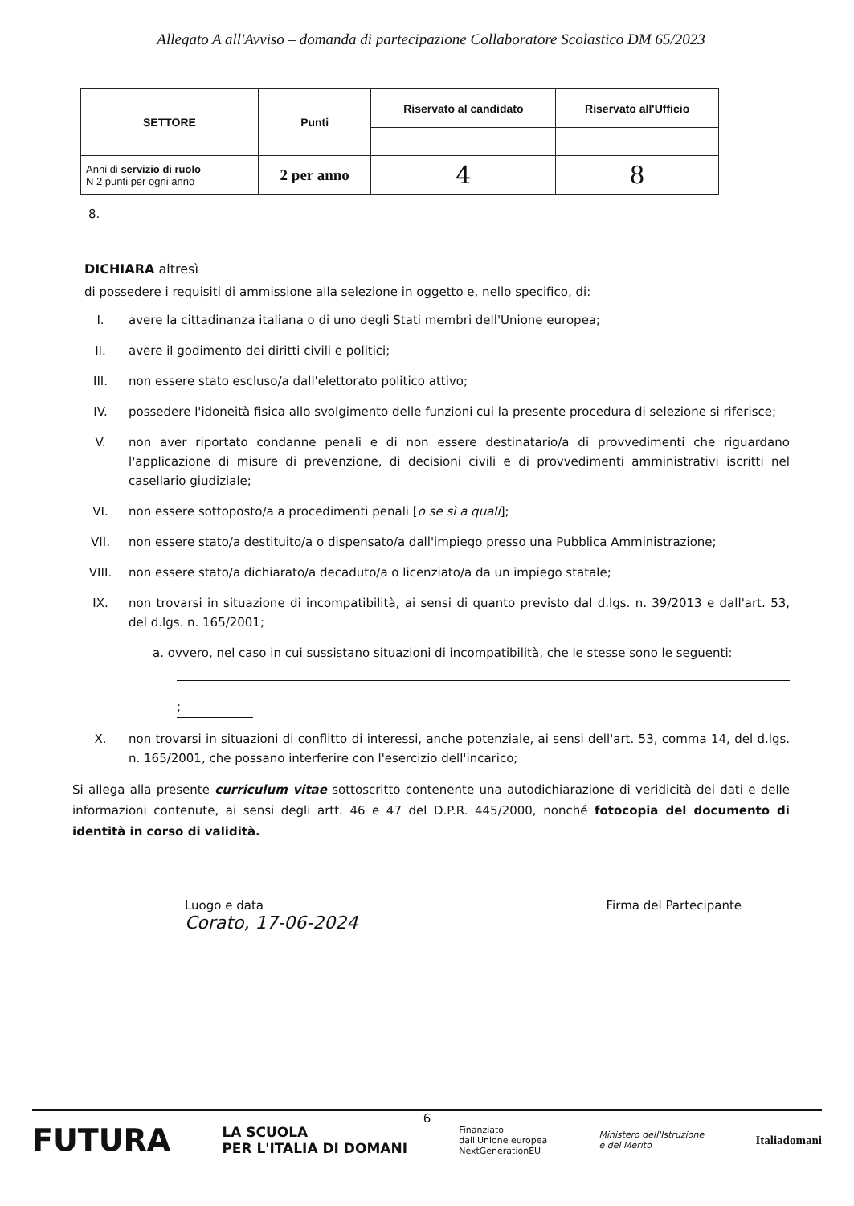Allegato A all'Avviso – domanda di partecipazione Collaboratore Scolastico DM 65/2023
| SETTORE | Punti | Riservato al candidato | Riservato all'Ufficio |
| --- | --- | --- | --- |
| Anni di servizio di ruolo N 2 punti per ogni anno | 2 per anno | 4 | 8 |
8.
DICHIARA altresì
di possedere i requisiti di ammissione alla selezione in oggetto e, nello specifico, di:
I. avere la cittadinanza italiana o di uno degli Stati membri dell'Unione europea;
II. avere il godimento dei diritti civili e politici;
III. non essere stato escluso/a dall'elettorato politico attivo;
IV. possedere l'idoneità fisica allo svolgimento delle funzioni cui la presente procedura di selezione si riferisce;
V. non aver riportato condanne penali e di non essere destinatario/a di provvedimenti che riguardano l'applicazione di misure di prevenzione, di decisioni civili e di provvedimenti amministrativi iscritti nel casellario giudiziale;
VI. non essere sottoposto/a a procedimenti penali [o se sì a quali];
VII. non essere stato/a destituito/a o dispensato/a dall'impiego presso una Pubblica Amministrazione;
VIII. non essere stato/a dichiarato/a decaduto/a o licenziato/a da un impiego statale;
IX. non trovarsi in situazione di incompatibilità, ai sensi di quanto previsto dal d.lgs. n. 39/2013 e dall'art. 53, del d.lgs. n. 165/2001;
a. ovvero, nel caso in cui sussistano situazioni di incompatibilità, che le stesse sono le seguenti:
;
X. non trovarsi in situazioni di conflitto di interessi, anche potenziale, ai sensi dell'art. 53, comma 14, del d.lgs. n. 165/2001, che possano interferire con l'esercizio dell'incarico;
Si allega alla presente curriculum vitae sottoscritto contenente una autodichiarazione di veridicità dei dati e delle informazioni contenute, ai sensi degli artt. 46 e 47 del D.P.R. 445/2000, nonché fotocopia del documento di identità in corso di validità.
Luogo e data
Corato, 17-06-2024
Firma del Partecipante
6
FUTURA LA SCUOLA
PER L'ITALIA DI DOMANI Finanziato
dall'Unione europea
NextGenerationEU Ministero dell'Istruzione
e del Merito Italiadomani